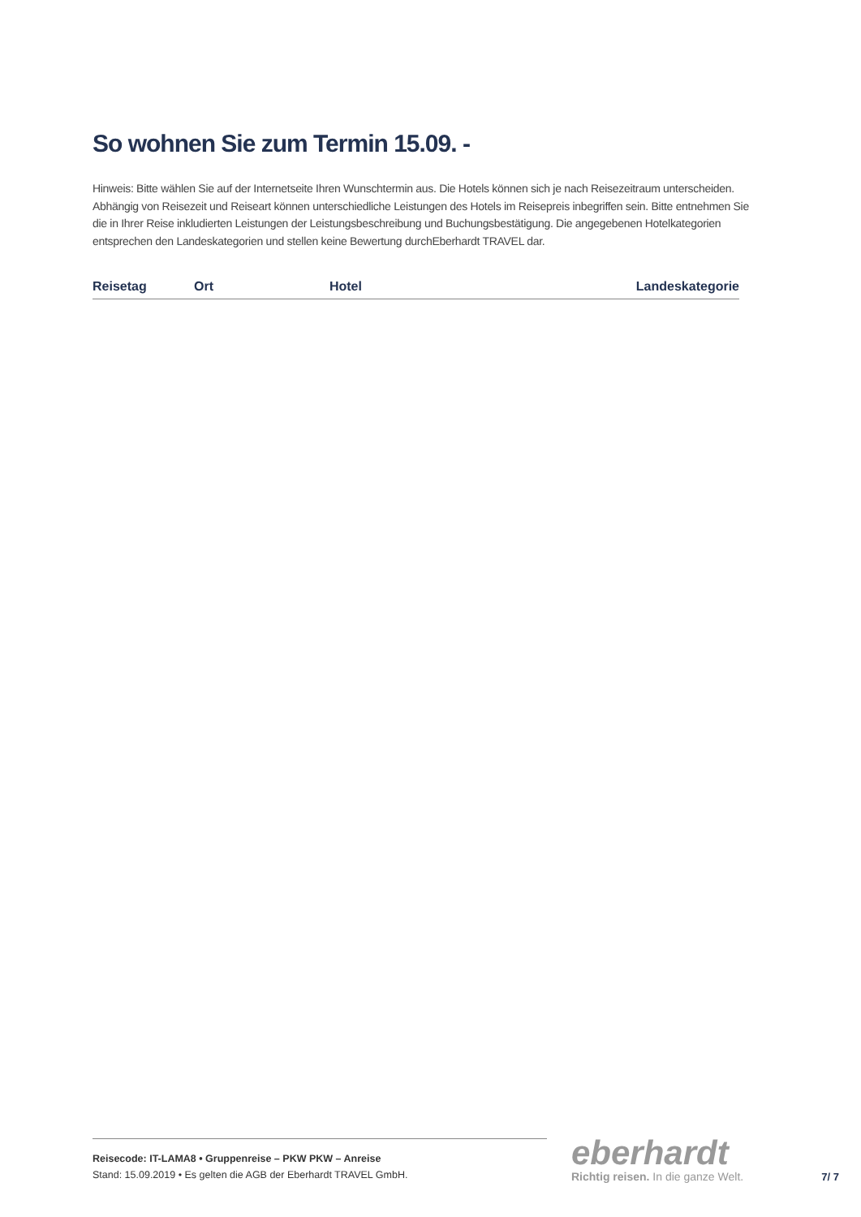So wohnen Sie zum Termin 15.09. -
Hinweis: Bitte wählen Sie auf der Internetseite Ihren Wunschtermin aus. Die Hotels können sich je nach Reisezeitraum unterscheiden. Abhängig von Reisezeit und Reiseart können unterschiedliche Leistungen des Hotels im Reisepreis inbegriffen sein. Bitte entnehmen Sie die in Ihrer Reise inkludierten Leistungen der Leistungsbeschreibung und Buchungsbestätigung. Die angegebenen Hotelkategorien entsprechen den Landeskategorien und stellen keine Bewertung durchEberhardt TRAVEL dar.
| Reisetag | Ort | Hotel | Landeskategorie |
| --- | --- | --- | --- |
Reisecode: IT-LAMA8 • Gruppenreise – PKW PKW – Anreise
Stand: 15.09.2019 • Es gelten die AGB der Eberhardt TRAVEL GmbH.
eberhardt
Richtig reisen. In die ganze Welt.
7/ 7